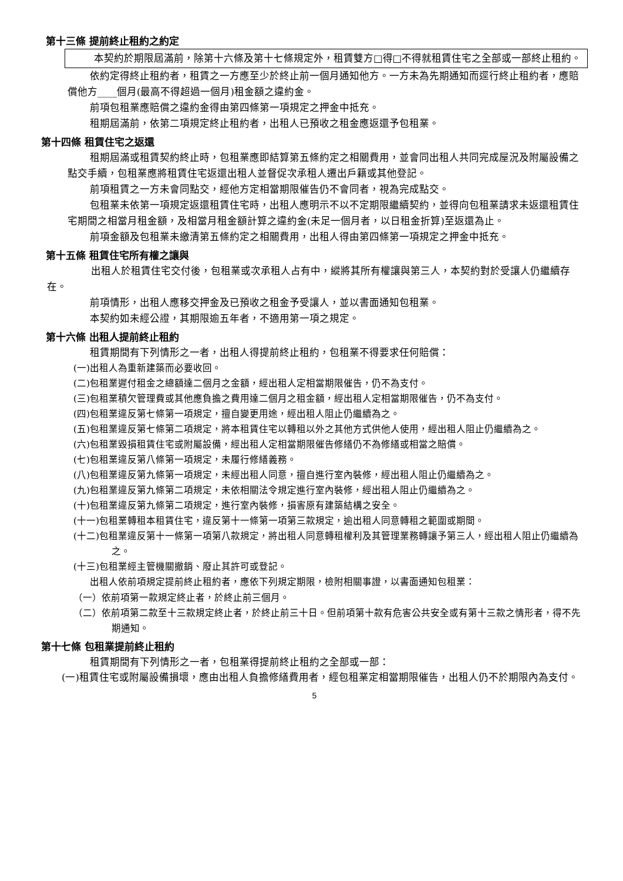第十三條 提前終止租約之約定
本契約於期限屆滿前，除第十六條及第十七條規定外，租賃雙方□得□不得就租賃住宅之全部或一部終止租約。
依約定得終止租約者，租賃之一方應至少於終止前一個月通知他方。一方未為先期通知而逕行終止租約者，應賠償他方____個月(最高不得超過一個月)租金額之違約金。
前項包租業應賠償之違約金得由第四條第一項規定之押金中抵充。
租期屆滿前，依第二項規定終止租約者，出租人已預收之租金應返還予包租業。
第十四條 租賃住宅之返還
租期屆滿或租賃契約終止時，包租業應即結算第五條約定之相關費用，並會同出租人共同完成屋況及附屬設備之點交手續，包租業應將租賃住宅返還出租人並督促次承租人遷出戶籍或其他登記。
前項租賃之一方未會同點交，經他方定相當期限催告仍不會同者，視為完成點交。
包租業未依第一項規定返還租賃住宅時，出租人應明示不以不定期限繼續契約，並得向包租業請求未返還租賃住宅期間之相當月租金額，及相當月租金額計算之違約金(未足一個月者，以日租金折算)至返還為止。
前項金額及包租業未繳清第五條約定之相關費用，出租人得由第四條第一項規定之押金中抵充。
第十五條 租賃住宅所有權之讓與
出租人於租賃住宅交付後，包租業或次承租人占有中，縱將其所有權讓與第三人，本契約對於受讓人仍繼續存在。
前項情形，出租人應移交押金及已預收之租金予受讓人，並以書面通知包租業。
本契約如未經公證，其期限逾五年者，不適用第一項之規定。
第十六條 出租人提前終止租約
租賃期間有下列情形之一者，出租人得提前終止租約，包租業不得要求任何賠償：
(一)出租人為重新建築而必要收回。
(二)包租業遲付租金之總額達二個月之金額，經出租人定相當期限催告，仍不為支付。
(三)包租業積欠管理費或其他應負擔之費用達二個月之租金額，經出租人定相當期限催告，仍不為支付。
(四)包租業違反第七條第一項規定，擅自變更用途，經出租人阻止仍繼續為之。
(五)包租業違反第七條第二項規定，將本租賃住宅以轉租以外之其他方式供他人使用，經出租人阻止仍繼續為之。
(六)包租業毀損租賃住宅或附屬設備，經出租人定相當期限催告修繕仍不為修繕或相當之賠償。
(七)包租業違反第八條第一項規定，未履行修繕義務。
(八)包租業違反第九條第一項規定，未經出租人同意，擅自進行室內裝修，經出租人阻止仍繼續為之。
(九)包租業違反第九條第二項規定，未依相關法令規定進行室內裝修，經出租人阻止仍繼續為之。
(十)包租業違反第九條第二項規定，進行室內裝修，損害原有建築結構之安全。
(十一)包租業轉租本租賃住宅，違反第十一條第一項第三款規定，逾出租人同意轉租之範圍或期間。
(十二)包租業違反第十一條第一項第八款規定，將出租人同意轉租權利及其管理業務轉讓予第三人，經出租人阻止仍繼續為之。
(十三)包租業經主管機關撤銷、廢止其許可或登記。
出租人依前項規定提前終止租約者，應依下列規定期限，檢附相關事證，以書面通知包租業：
（一）依前項第一款規定終止者，於終止前三個月。
（二）依前項第二款至十三款規定終止者，於終止前三十日。但前項第十款有危害公共安全或有第十三款之情形者，得不先期通知。
第十七條 包租業提前終止租約
租賃期間有下列情形之一者，包租業得提前終止租約之全部或一部：
(一)租賃住宅或附屬設備損壞，應由出租人負擔修繕費用者，經包租業定相當期限催告，出租人仍不於期限內為支付。
5